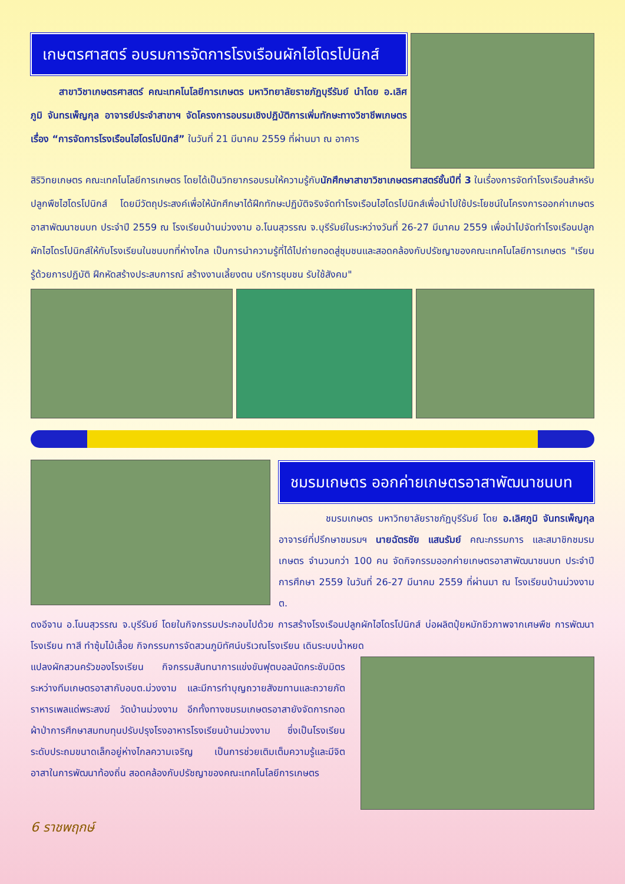เกษตรศาสตร์ อบรมการจัดการโรงเรือนผักไฮโดรโปนิกส์
   สาขาวิชาเกษตรศาสตร์ คณะเทคโนโลยีการเกษตร มหาวิทยาลัยราชภัฏบุรีรัมย์ นำโดย อ.เลิศภูมิ จันทรเพ็ญกุล อาจารย์ประจำสาขาฯ จัดโครงการอบรมเชิงปฏิบัติการเพิ่มทักษะทางวิชาชีพเกษตร เรื่อง “การจัดการโรงเรือนไฮโดรโปนิกส์” ในวันที่ 21 มีนาคม 2559 ที่ผ่านมา ณ อาคาร
สิริวิทยเกษตร คณะเทคโนโลยีการเกษตร โดยได้เป็นวิทยากรอบรมให้ความรู้กับนักศึกษาสาขาวิชาเกษตรศาสตร์ชั้นปีที่ 3 ในเรื่องการจัดทำโรงเรือนสำหรับปลูกพืชไฮโดรโปนิกส์ โดยมีวัตถุประสงค์เพื่อให้นักศึกษาได้ฝึกทักษะปฏิบัติจริงจัดทำโรงเรือนไฮโดรโปนิกส์เพื่อนำไปใช้ประโยชน์ในโครงการออกค่าเกษตรอาสาพัฒนาชนบท ประจำปี 2559 ณ โรงเรียนบ้านม่วงงาม อ.โนนสุวรรณ จ.บุรีรัมย์ในระหว่างวันที่ 26-27 มีนาคม 2559 เพื่อนำไปจัดทำโรงเรือนปลูกผักไฮโดรโปนิกส์ให้กับโรงเรียนในชนบทที่ห่างไกล เป็นการนำความรู้ที่ได้ไปถ่ายทอดสู่ชุมชนและสอดคล้องกับปรัชญาของคณะเทคโนโลยีการเกษตร "เรียนรู้ด้วยการปฏิบัติ ฝึกหัดสร้างประสบการณ์ สร้างงานเลี้ยงตน บริการชุมชน รับใช้สังคม"
ชมรมเกษตร ออกค่ายเกษตรอาสาพัฒนาชนบท
     ชมรมเกษตร มหาวิทยาลัยราชภัฏบุรีรัมย์ โดย อ.เลิศภูมิ จันทรเพ็ญกุล อาจารย์ที่ปรึกษาชมรมฯ นายฉัตรชัย แสนรัมย์ คณะกรรมการ และสมาชิกชมรมเกษตร จำนวนกว่า 100 คน จัดกิจกรรมออกค่ายเกษตรอาสาพัฒนาชนบท ประจำปีการศึกษา 2559 ในวันที่ 26-27 มีนาคม 2559 ที่ผ่านมา ณ โรงเรียนบ้านม่วงงาม ต.
ดงอีจาน อ.โนนสุวรรณ จ.บุรีรัมย์ โดยในกิจกรรมประกอบไปด้วย การสร้างโรงเรือนปลูกผักไฮโดรโปนิกส์ บ่อผลิตปุ๋ยหมักชีวภาพจากเศษพืช การพัฒนาโรงเรียน ทาสี ทำซุ้มไม้เลื้อย กิจกรรมการจัดสวนภูมิทัศน์บริเวณโรงเรียน เดินระบบน้ำหยด
แปลงผักสวนครัวของโรงเรียน กิจกรรมสันทนาการแข่งขันฟุตบอลนัดกระชับมิตรระหว่างทีมเกษตรอาสากับอบต.ม่วงงาม และมีการทำบุญถวายสังฆทานและถวายภัตราหารเพลแด่พระสงฆ์ วัดบ้านม่วงงาม อีกทั้งทางชมรมเกษตรอาสายังจัดการทอดผ้าป่าการศึกษาสมทบทุนปรับปรุงโรงอาหารโรงเรียนบ้านม่วงงาม ซึ่งเป็นโรงเรียนระดับประถมขนาดเล็กอยู่ห่างไกลความเจริญ เป็นการช่วยเติมเต็มความรู้และมีจิตอาสาในการพัฒนาท้องถิ่น สอดคล้องกับปรัชญาของคณะเทคโนโลยีการเกษตร
6 ราชพฤกษ์